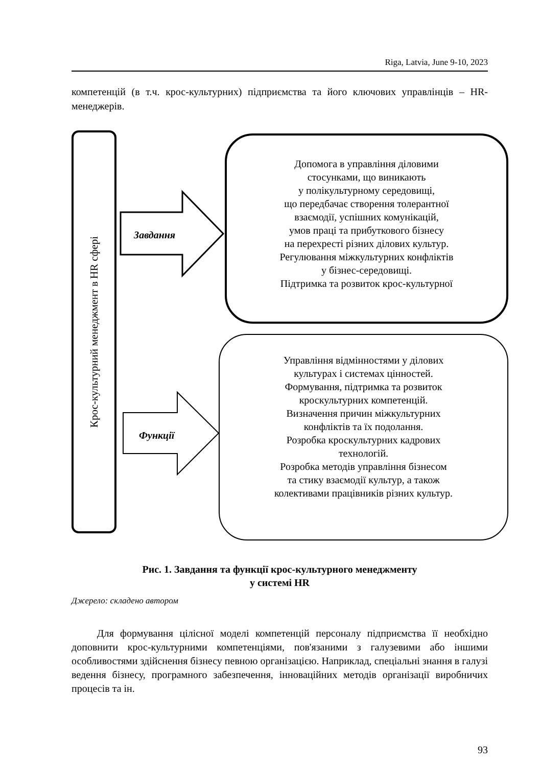Riga, Latvia, June 9-10, 2023
компетенцій (в т.ч. крос-культурних) підприємства та його ключових управлінців – HR-менеджерів.
Крос-культурний менеджмент в HR сфері
Завдання
Функції
Допомога в управління діловими
стосунками, що виникають
у полікультурному середовищі,
що передбачає створення толерантної
взаємодії, успішних комунікацій,
умов праці та прибуткового бізнесу
на перехресті різних ділових культур.
Регулювання міжкультурних конфліктів
у бізнес-середовищі.
Підтримка та розвиток крос-культурної
Управління відмінностями у ділових
культурах і системах цінностей.
Формування, підтримка та розвиток
кроскультурних компетенцій.
Визначення причин міжкультурних
конфліктів та їх подолання.
Розробка кроскультурних кадрових
технологій.
Розробка методів управління бізнесом
та стику взаємодії культур, а також
колективами працівників різних культур.
Рис. 1. Завдання та функції крос-культурного менеджменту
у системі HR
Джерело: складено автором
Для формування цілісної моделі компетенцій персоналу підприємства її необхідно доповнити крос-культурними компетенціями, пов'язаними з галузевими або іншими особливостями здійснення бізнесу певною організацією. Наприклад, спеціальні знання в галузі ведення бізнесу, програмного забезпечення, інноваційних методів організації виробничих процесів та ін.
93